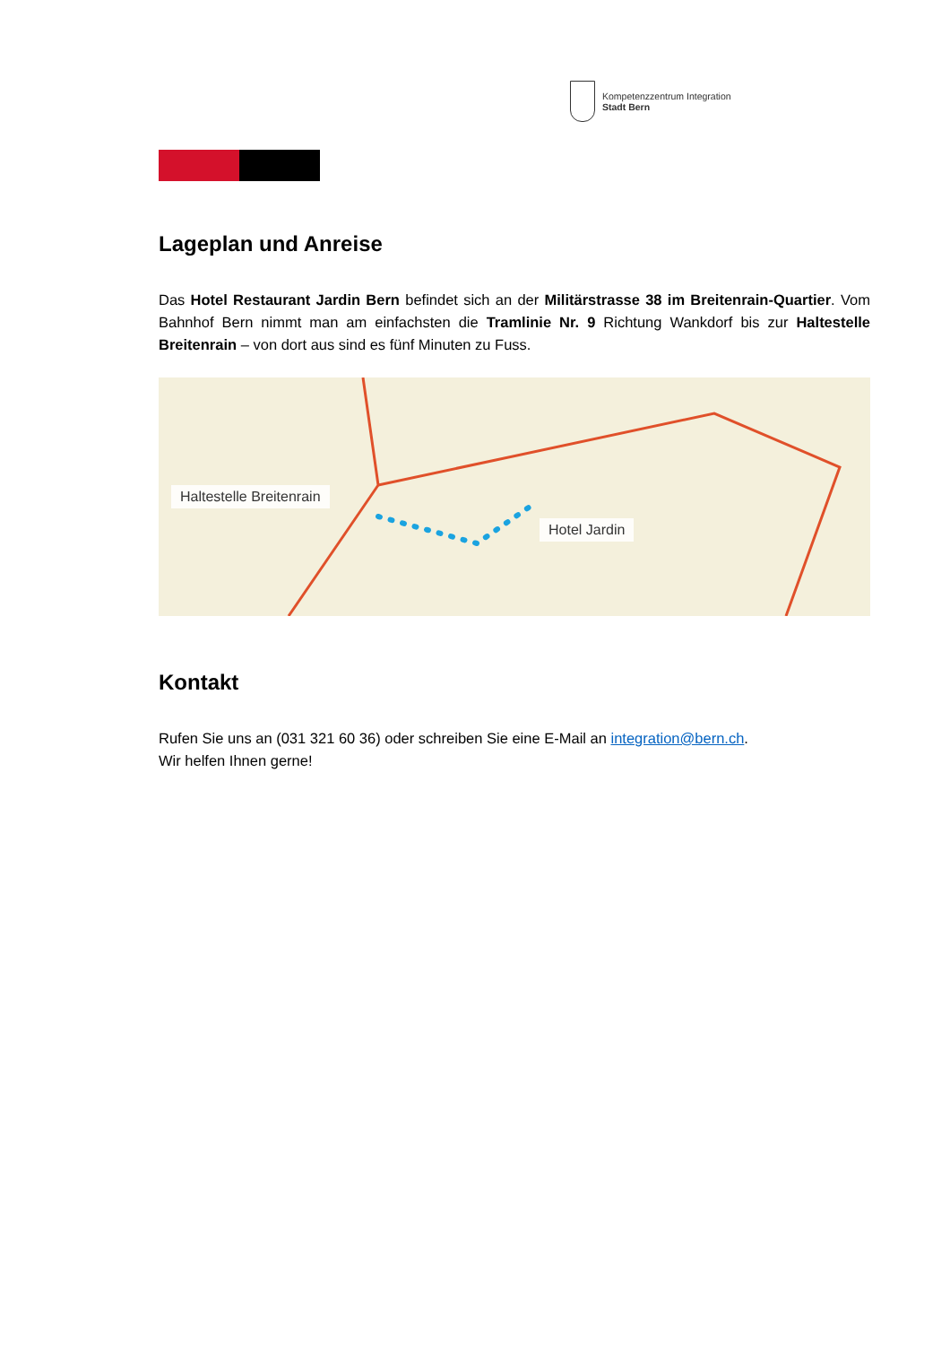Kompetenzzentrum Integration
Stadt Bern
Lageplan und Anreise
Das Hotel Restaurant Jardin Bern befindet sich an der Militärstrasse 38 im Breitenrain-Quartier. Vom Bahnhof Bern nimmt man am einfachsten die Tramlinie Nr. 9 Richtung Wankdorf bis zur Haltestelle Breitenrain – von dort aus sind es fünf Minuten zu Fuss.
Haltestelle Breitenrain
Hotel Jardin
Kontakt
Rufen Sie uns an (031 321 60 36) oder schreiben Sie eine E-Mail an integration@bern.ch.
Wir helfen Ihnen gerne!